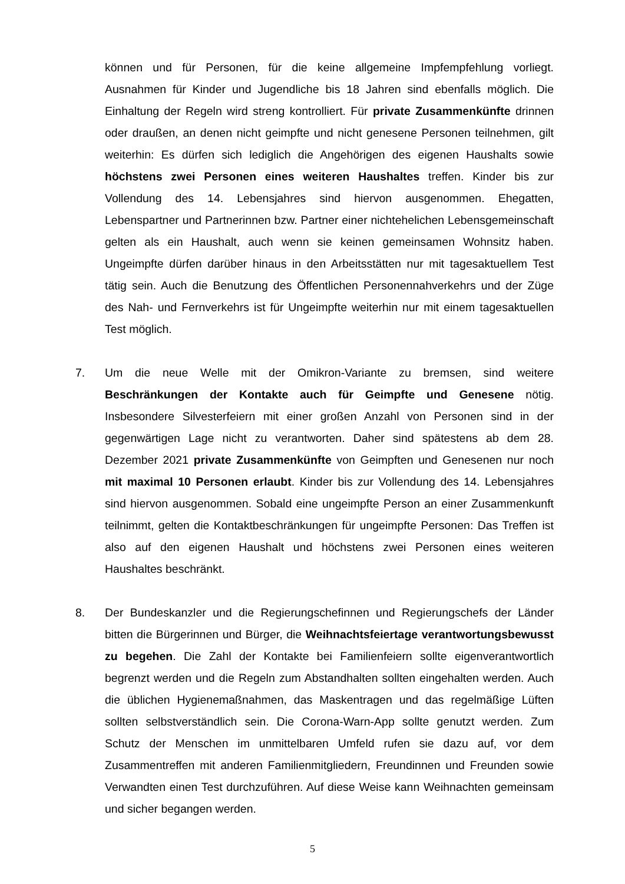können und für Personen, für die keine allgemeine Impfempfehlung vorliegt. Ausnahmen für Kinder und Jugendliche bis 18 Jahren sind ebenfalls möglich. Die Einhaltung der Regeln wird streng kontrolliert. Für private Zusammenkünfte drinnen oder draußen, an denen nicht geimpfte und nicht genesene Personen teilnehmen, gilt weiterhin: Es dürfen sich lediglich die Angehörigen des eigenen Haushalts sowie höchstens zwei Personen eines weiteren Haushaltes treffen. Kinder bis zur Vollendung des 14. Lebensjahres sind hiervon ausgenommen. Ehegatten, Lebenspartner und Partnerinnen bzw. Partner einer nichtehelichen Lebensgemeinschaft gelten als ein Haushalt, auch wenn sie keinen gemeinsamen Wohnsitz haben. Ungeimpfte dürfen darüber hinaus in den Arbeitsstätten nur mit tagesaktuellem Test tätig sein. Auch die Benutzung des Öffentlichen Personennahverkehrs und der Züge des Nah- und Fernverkehrs ist für Ungeimpfte weiterhin nur mit einem tagesaktuellen Test möglich.
7. Um die neue Welle mit der Omikron-Variante zu bremsen, sind weitere Beschränkungen der Kontakte auch für Geimpfte und Genesene nötig. Insbesondere Silvesterfeiern mit einer großen Anzahl von Personen sind in der gegenwärtigen Lage nicht zu verantworten. Daher sind spätestens ab dem 28. Dezember 2021 private Zusammenkünfte von Geimpften und Genesenen nur noch mit maximal 10 Personen erlaubt. Kinder bis zur Vollendung des 14. Lebensjahres sind hiervon ausgenommen. Sobald eine ungeimpfte Person an einer Zusammenkunft teilnimmt, gelten die Kontaktbeschränkungen für ungeimpfte Personen: Das Treffen ist also auf den eigenen Haushalt und höchstens zwei Personen eines weiteren Haushaltes beschränkt.
8. Der Bundeskanzler und die Regierungschefinnen und Regierungschefs der Länder bitten die Bürgerinnen und Bürger, die Weihnachtsfeiertage verantwortungsbewusst zu begehen. Die Zahl der Kontakte bei Familienfeiern sollte eigenverantwortlich begrenzt werden und die Regeln zum Abstandhalten sollten eingehalten werden. Auch die üblichen Hygienemaßnahmen, das Maskentragen und das regelmäßige Lüften sollten selbstverständlich sein. Die Corona-Warn-App sollte genutzt werden. Zum Schutz der Menschen im unmittelbaren Umfeld rufen sie dazu auf, vor dem Zusammentreffen mit anderen Familienmitgliedern, Freundinnen und Freunden sowie Verwandten einen Test durchzuführen. Auf diese Weise kann Weihnachten gemeinsam und sicher begangen werden.
5